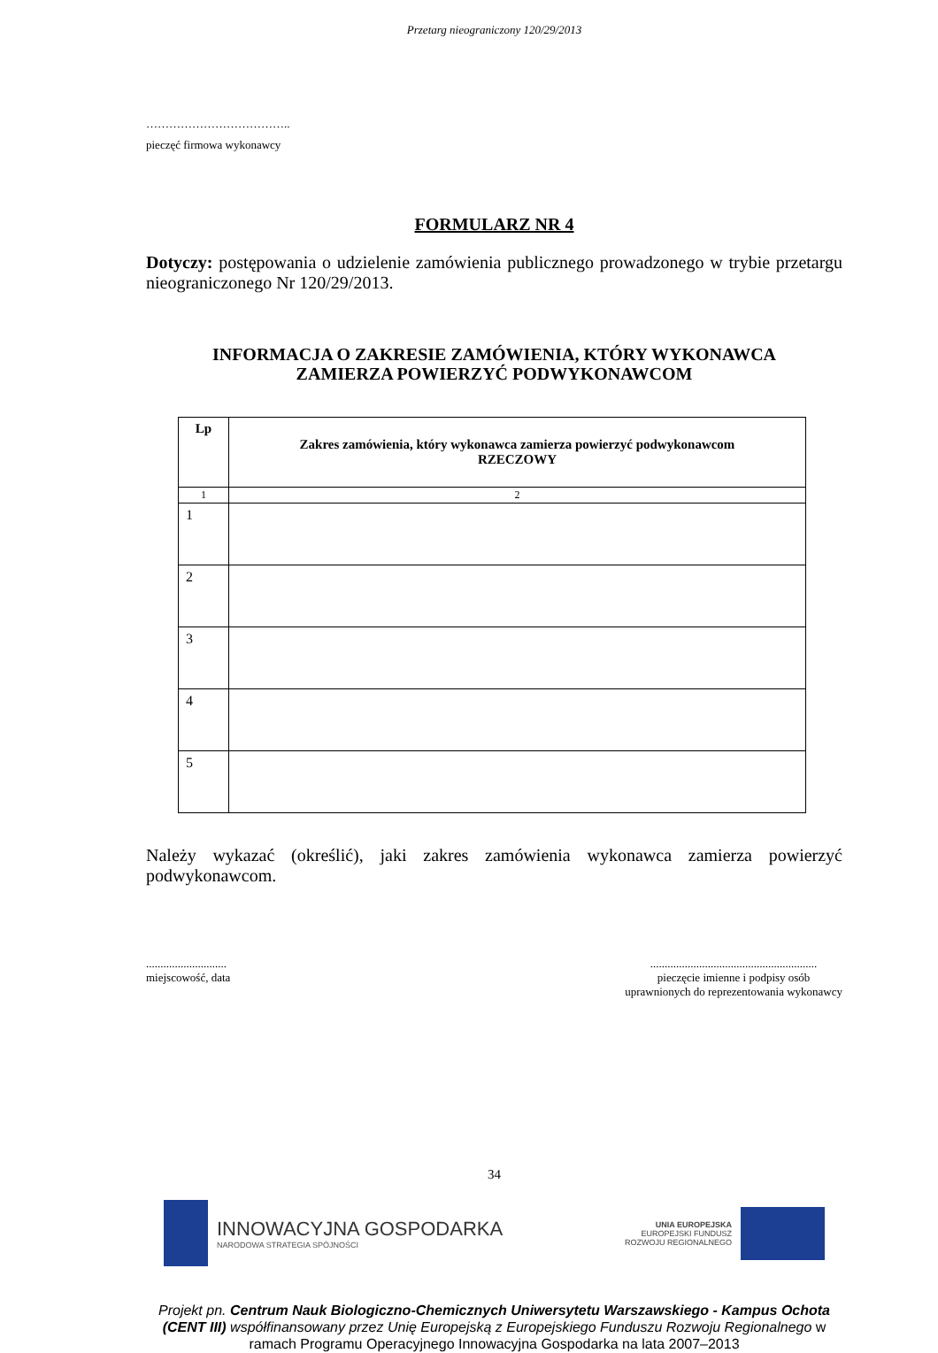Przetarg nieograniczony 120/29/2013
………………………………..
pieczęć firmowa wykonawcy
FORMULARZ NR 4
Dotyczy: postępowania o udzielenie zamówienia publicznego prowadzonego w trybie przetargu nieograniczonego Nr 120/29/2013.
INFORMACJA O ZAKRESIE ZAMÓWIENIA, KTÓRY WYKONAWCA
ZAMIERZA POWIERZYĆ PODWYKONAWCOM
| Lp | Zakres zamówienia, który wykonawca zamierza powierzyć podwykonawcom RZECZOWY |
| --- | --- |
| 1 | 2 |
| 1 | |
| 2 | |
| 3 | |
| 4 | |
| 5 | |
Należy wykazać (określić), jaki zakres zamówienia wykonawca zamierza powierzyć podwykonawcom.
............................
miejscowość, data
..........................................................
pieczęcie imienne i podpisy osób
uprawnionych do reprezentowania wykonawcy
34
INNOWACYJNA GOSPODARKA
NARODOWA STRATEGIA SPÓJNOŚCI
UNIA EUROPEJSKA
EUROPEJSKI FUNDUSZ
ROZWOJU REGIONALNEGO
Projekt pn. Centrum Nauk Biologiczno-Chemicznych Uniwersytetu Warszawskiego - Kampus Ochota (CENT III) współfinansowany przez Unię Europejską z Europejskiego Funduszu Rozwoju Regionalnego w ramach Programu Operacyjnego Innowacyjna Gospodarka na lata 2007–2013